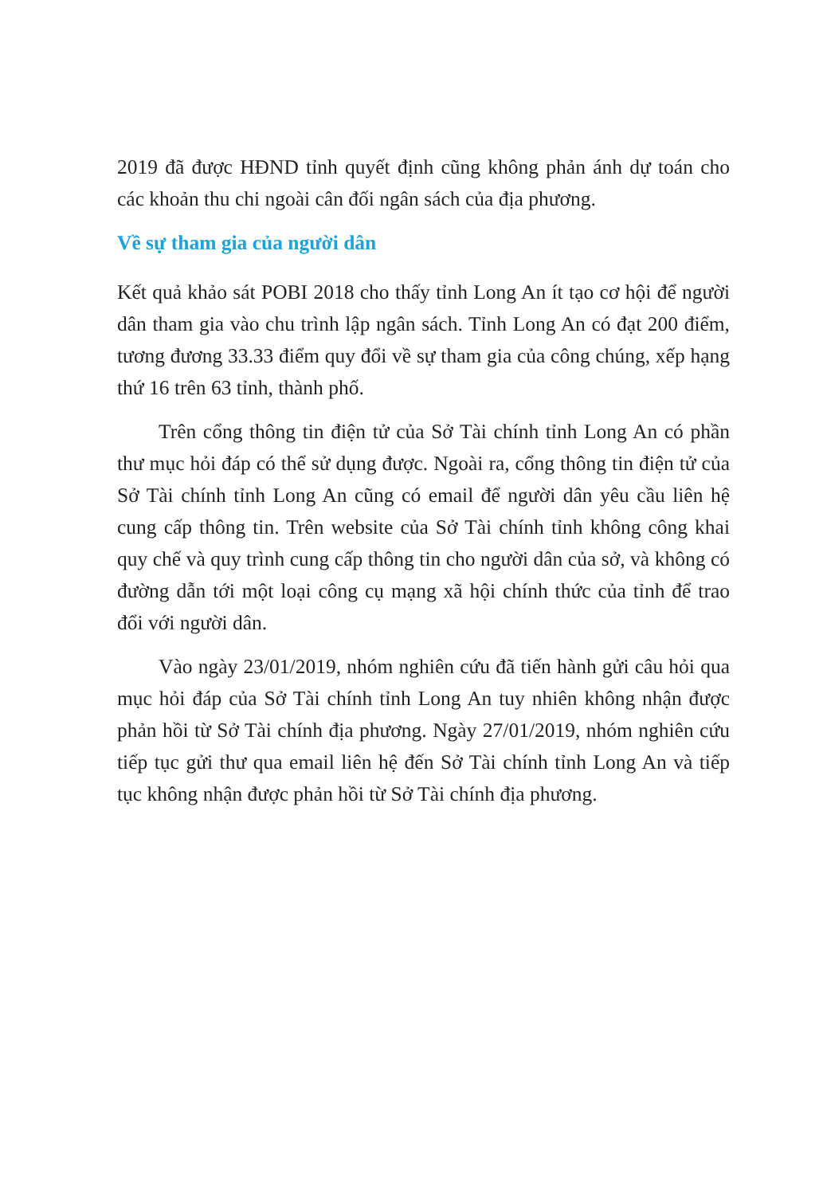2019 đã được HĐND tỉnh quyết định cũng không phản ánh dự toán cho các khoản thu chi ngoài cân đối ngân sách của địa phương.
Về sự tham gia của người dân
Kết quả khảo sát POBI 2018 cho thấy tỉnh Long An ít tạo cơ hội để người dân tham gia vào chu trình lập ngân sách. Tỉnh Long An có đạt 200 điểm, tương đương 33.33 điểm quy đổi về sự tham gia của công chúng, xếp hạng thứ 16 trên 63 tỉnh, thành phố.
Trên cổng thông tin điện tử của Sở Tài chính tỉnh Long An có phần thư mục hỏi đáp có thể sử dụng được. Ngoài ra, cổng thông tin điện tử của Sở Tài chính tỉnh Long An cũng có email để người dân yêu cầu liên hệ cung cấp thông tin. Trên website của Sở Tài chính tỉnh không công khai quy chế và quy trình cung cấp thông tin cho người dân của sở, và không có đường dẫn tới một loại công cụ mạng xã hội chính thức của tỉnh để trao đổi với người dân.
Vào ngày 23/01/2019, nhóm nghiên cứu đã tiến hành gửi câu hỏi qua mục hỏi đáp của Sở Tài chính tỉnh Long An tuy nhiên không nhận được phản hồi từ Sở Tài chính địa phương. Ngày 27/01/2019, nhóm nghiên cứu tiếp tục gửi thư qua email liên hệ đến Sở Tài chính tỉnh Long An và tiếp tục không nhận được phản hồi từ Sở Tài chính địa phương.